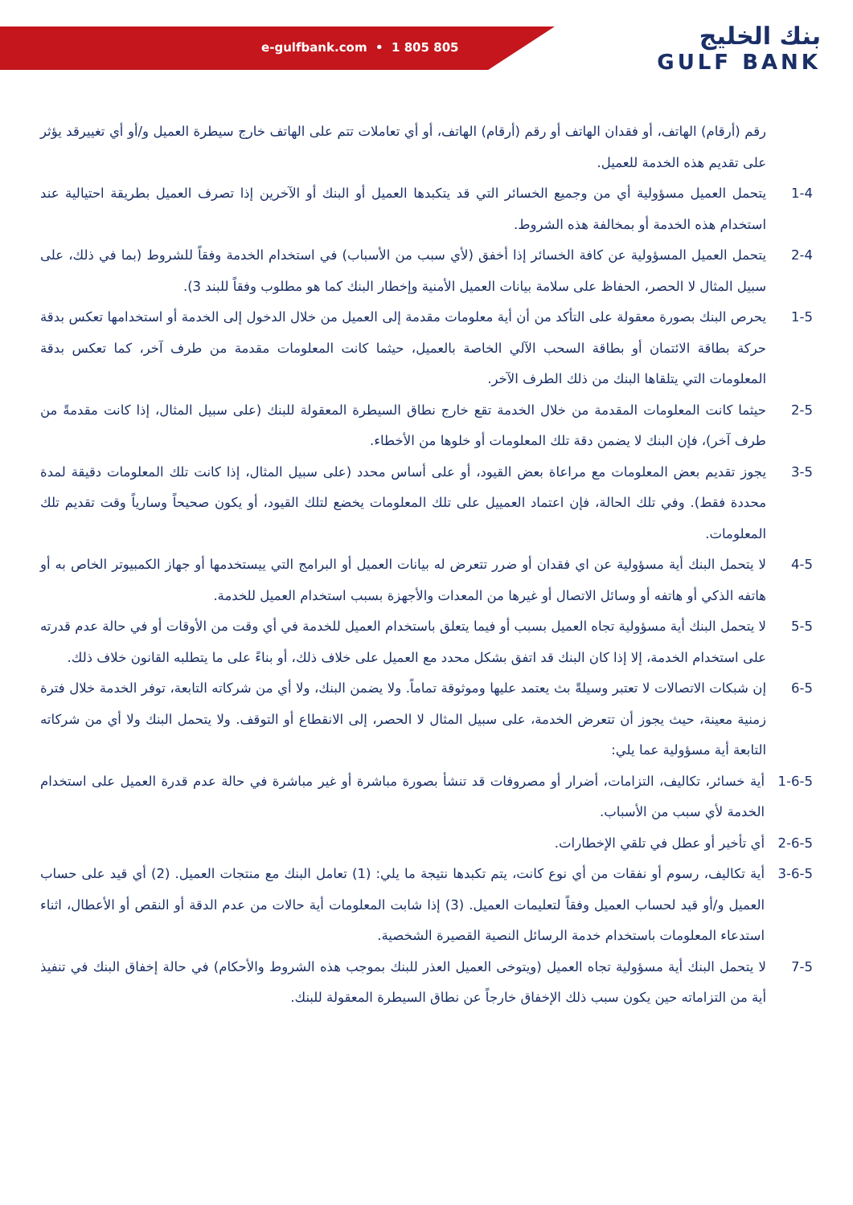e-gulfbank.com • 1 805 805
بنك الخليج
GULF BANK
رقم (أرقام) الهاتف، أو فقدان الهاتف أو رقم (أرقام) الهاتف، أو أي تعاملات تتم على الهاتف خارج سيطرة العميل و/أو أي تغييرقد يؤثر على تقديم هذه الخدمة للعميل.
1-4 يتحمل العميل مسؤولية أي من وجميع الخسائر التي قد يتكبدها العميل أو البنك أو الآخرين إذا تصرف العميل بطريقة احتيالية عند استخدام هذه الخدمة أو بمخالفة هذه الشروط.
2-4 يتحمل العميل المسؤولية عن كافة الخسائر إذا أخفق (لأي سبب من الأسباب) في استخدام الخدمة وفقاً للشروط (بما في ذلك، على سبيل المثال لا الحصر، الحفاظ على سلامة بيانات العميل الأمنية وإخطار البنك كما هو مطلوب وفقاً للبند 3).
1-5 يحرص البنك بصورة معقولة على التأكد من أن أية معلومات مقدمة إلى العميل من خلال الدخول إلى الخدمة أو استخدامها تعكس بدقة حركة بطاقة الائتمان أو بطاقة السحب الآلي الخاصة بالعميل، حيثما كانت المعلومات مقدمة من طرف آخر، كما تعكس بدقة المعلومات التي يتلقاها البنك من ذلك الطرف الآخر.
2-5 حيثما كانت المعلومات المقدمة من خلال الخدمة تقع خارج نطاق السيطرة المعقولة للبنك (على سبيل المثال، إذا كانت مقدمةً من طرف آخر)، فإن البنك لا يضمن دقة تلك المعلومات أو خلوها من الأخطاء.
3-5 يجوز تقديم بعض المعلومات مع مراعاة بعض القيود، أو على أساس محدد (على سبيل المثال، إذا كانت تلك المعلومات دقيقة لمدة محددة فقط). وفي تلك الحالة، فإن اعتماد العمييل على تلك المعلومات يخضع لتلك القيود، أو يكون صحيحاً وسارياً وقت تقديم تلك المعلومات.
4-5 لا يتحمل البنك أية مسؤولية عن اي فقدان أو ضرر تتعرض له بيانات العميل أو البرامج التي ييستخدمها أو جهاز الكمبيوتر الخاص به أو هاتفه الذكي أو هاتفه أو وسائل الاتصال أو غيرها من المعدات والأجهزة بسبب استخدام العميل للخدمة.
5-5 لا يتحمل البنك أية مسؤولية تجاه العميل بسبب أو فيما يتعلق باستخدام العميل للخدمة في أي وقت من الأوقات أو في حالة عدم قدرته على استخدام الخدمة، إلا إذا كان البنك قد اتفق بشكل محدد مع العميل على خلاف ذلك، أو بناءً على ما يتطلبه القانون خلاف ذلك.
6-5 إن شبكات الاتصالات لا تعتبر وسيلةً بث يعتمد عليها وموثوقة تماماً. ولا يضمن البنك، ولا أي من شركاته التابعة، توفر الخدمة خلال فترة زمنية معينة، حيث يجوز أن تتعرض الخدمة، على سبيل المثال لا الحصر، إلى الانقطاع أو التوقف. ولا يتحمل البنك ولا أي من شركاته التابعة أية مسؤولية عما يلي:
1-6-5 أية خسائر، تكاليف، التزامات، أضرار أو مصروفات قد تنشأ بصورة مباشرة أو غير مباشرة في حالة عدم قدرة العميل على استخدام الخدمة لأي سبب من الأسباب.
2-6-5 أي تأخير أو عطل في تلقي الإخطارات.
3-6-5 أية تكاليف، رسوم أو نفقات من أي نوع كانت، يتم تكبدها نتيجة ما يلي: (1) تعامل البنك مع منتجات العميل. (2) أي قيد على حساب العميل و/أو قيد لحساب العميل وفقاً لتعليمات العميل. (3) إذا شابت المعلومات أية حالات من عدم الدقة أو النقص أو الأعطال، اثناء استدعاء المعلومات باستخدام خدمة الرسائل النصية القصيرة الشخصية.
7-5 لا يتحمل البنك أية مسؤولية تجاه العميل (ويتوخى العميل العذر للبنك بموجب هذه الشروط والأحكام) في حالة إخفاق البنك في تنفيذ أية من التزاماته حين يكون سبب ذلك الإخفاق خارجاً عن نطاق السيطرة المعقولة للبنك.